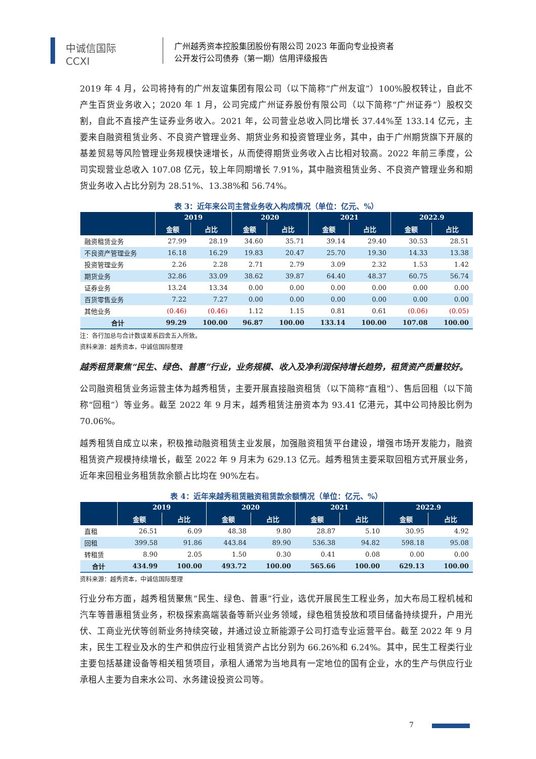中诚信国际
CCXI
广州越秀资本控股集团股份有限公司 2023 年面向专业投资者
公开发行公司债券（第一期）信用评级报告
2019 年 4 月，公司将持有的广州友谊集团有限公司（以下简称“广州友谊”）100%股权转让，自此不产生百货业务收入；2020 年 1 月，公司完成广州证券股份有限公司（以下简称“广州证券”）股权交割，自此不直接产生证券业务收入。2021 年，公司营业总收入同比增长 37.44%至 133.14 亿元，主要来自融资租赁业务、不良资产管理业务、期货业务和投资管理业务，其中，由于广州期货旗下开展的基差贸易等风险管理业务规模快速增长，从而使得期货业务收入占比相对较高。2022 年前三季度，公司实现营业总收入 107.08 亿元，较上年同期增长 7.91%，其中融资租赁业务、不良资产管理业务和期货业务收入占比分别为 28.51%、13.38%和 56.74%。
表 3：近年来公司主营业务收入构成情况（单位：亿元、%）
| | 2019 | | 2020 | | 2021 | | 2022.9 | |
| --- | --- | --- | --- | --- | --- | --- | --- | --- |
| | 金额 | 占比 | 金额 | 占比 | 金额 | 占比 | 金额 | 占比 |
| 融资租赁业务 | 27.99 | 28.19 | 34.60 | 35.71 | 39.14 | 29.40 | 30.53 | 28.51 |
| 不良资产管理业务 | 16.18 | 16.29 | 19.83 | 20.47 | 25.70 | 19.30 | 14.33 | 13.38 |
| 投资管理业务 | 2.26 | 2.28 | 2.71 | 2.79 | 3.09 | 2.32 | 1.53 | 1.42 |
| 期货业务 | 32.86 | 33.09 | 38.62 | 39.87 | 64.40 | 48.37 | 60.75 | 56.74 |
| 证券业务 | 13.24 | 13.34 | 0.00 | 0.00 | 0.00 | 0.00 | 0.00 | 0.00 |
| 百货零售业务 | 7.22 | 7.27 | 0.00 | 0.00 | 0.00 | 0.00 | 0.00 | 0.00 |
| 其他业务 | (0.46) | (0.46) | 1.12 | 1.15 | 0.81 | 0.61 | (0.06) | (0.05) |
| 合计 | 99.29 | 100.00 | 96.87 | 100.00 | 133.14 | 100.00 | 107.08 | 100.00 |
注：各行加总与合计数误差系四舍五入所致。
资料来源：越秀资本，中诚信国际整理
越秀租赁聚焦“民生、绿色、普惠”行业，业务规模、收入及净利润保持增长趋势，租赁资产质量较好。
公司融资租赁业务运营主体为越秀租赁，主要开展直接融资租赁（以下简称“直租”）、售后回租（以下简称“回租”）等业务。截至 2022 年 9 月末，越秀租赁注册资本为 93.41 亿港元，其中公司持股比例为 70.06%。
越秀租赁自成立以来，积极推动融资租赁主业发展，加强融资租赁平台建设，增强市场开发能力，融资租赁资产规模持续增长，截至 2022 年 9 月末为 629.13 亿元。越秀租赁主要采取回租方式开展业务，近年来回租业务租赁款余额占比均在 90%左右。
表 4：近年来越秀租赁融资租赁款余额情况（单位：亿元、%）
| | 2019 | | 2020 | | 2021 | | 2022.9 | |
| --- | --- | --- | --- | --- | --- | --- | --- | --- |
| | 金额 | 占比 | 金额 | 占比 | 金额 | 占比 | 金额 | 占比 |
| 直租 | 26.51 | 6.09 | 48.38 | 9.80 | 28.87 | 5.10 | 30.95 | 4.92 |
| 回租 | 399.58 | 91.86 | 443.84 | 89.90 | 536.38 | 94.82 | 598.18 | 95.08 |
| 转租赁 | 8.90 | 2.05 | 1.50 | 0.30 | 0.41 | 0.08 | 0.00 | 0.00 |
| 合计 | 434.99 | 100.00 | 493.72 | 100.00 | 565.66 | 100.00 | 629.13 | 100.00 |
资料来源：越秀资本，中诚信国际整理
行业分布方面，越秀租赁聚焦“民生、绿色、普惠”行业，选优开展民生工程业务，加大布局工程机械和汽车等普惠租赁业务，积极探索高端装备等新兴业务领域，绿色租赁投放和项目储备持续提升，户用光伏、工商业光伏等创新业务持续突破，并通过设立新能源子公司打造专业运营平台。截至 2022 年 9 月末，民生工程业及水的生产和供应行业租赁资产占比分别为 66.26%和 6.24%。其中，民生工程类行业主要包括基建设备等相关租赁项目，承租人通常为当地具有一定地位的国有企业，水的生产与供应行业承租人主要为自来水公司、水务建设投资公司等。
7